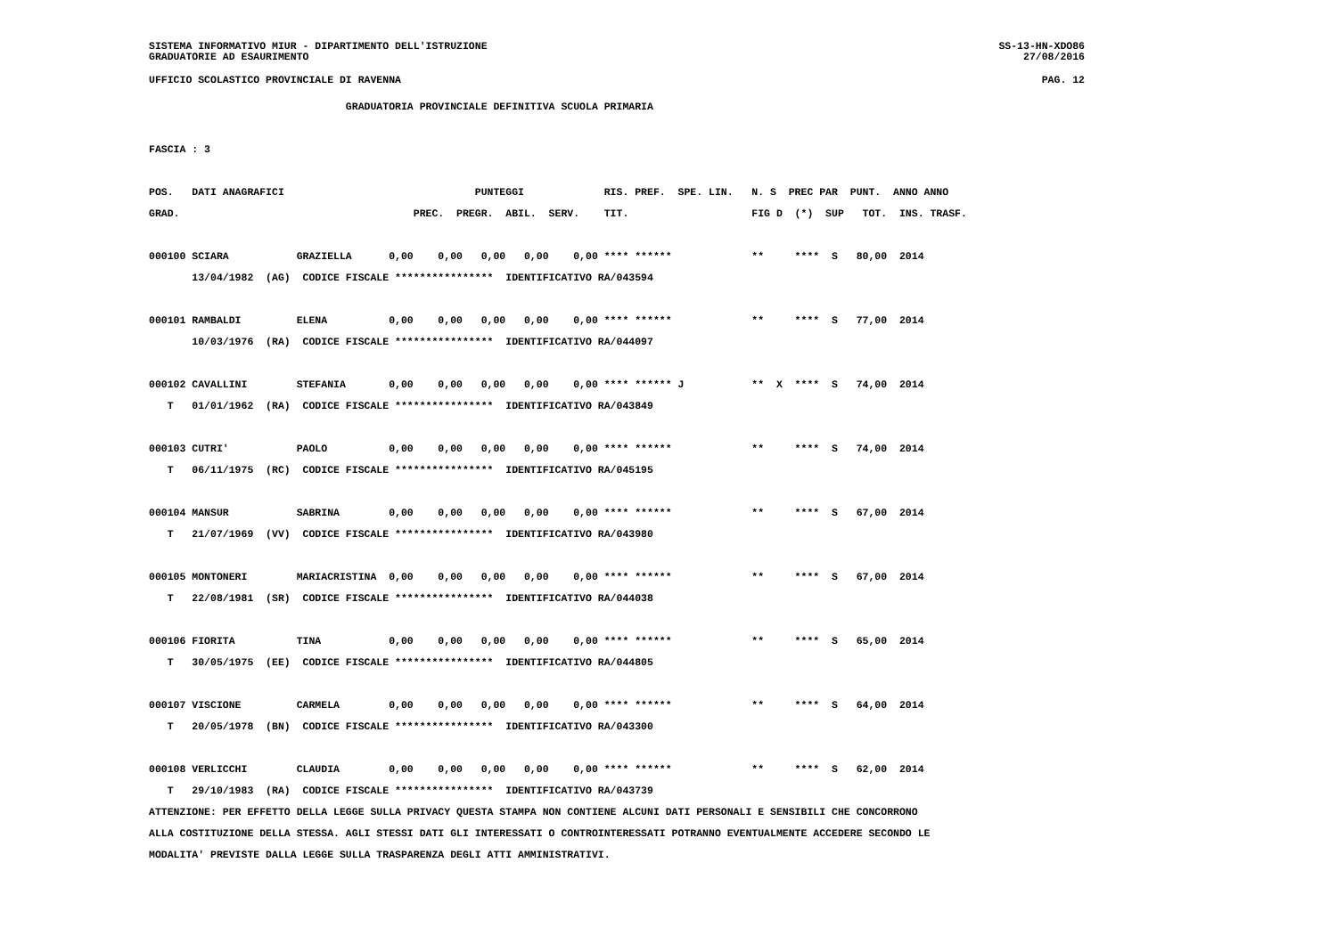SISTEMA INFORMATIVO MIUR - DIPARTIMENTO DELL'ISTRUZIONE
GRADUATORIE AD ESAURIMENTO SS-13-HN-XDO86
27/08/2016
UFFICIO SCOLASTICO PROVINCIALE DI RAVENNA PAG. 12
                                GRADUATORIA PROVINCIALE DEFINITIVA SCUOLA PRIMARIA

FASCIA : 3

POS.   DATI ANAGRAFICI                               PUNTEGGI             RIS. PREF.  SPE. LIN.   N. S  PREC PAR  PUNT.  ANNO ANNO
GRAD.                                      PREC.  PREGR.  ABIL.  SERV.    TIT.                    FIG D  (*)  SUP   TOT.  INS. TRASF.

000100 SCIARA           GRAZIELLA      0,00    0,00   0,00   0,00    0,00 **** ******             **     ****  S   80,00  2014
       13/04/1982  (AG)  CODICE FISCALE ****************  IDENTIFICATIVO RA/043594

000101 RAMBALDI         ELENA          0,00    0,00   0,00   0,00    0,00 **** ******             **     ****  S   77,00  2014
       10/03/1976  (RA)  CODICE FISCALE ****************  IDENTIFICATIVO RA/044097

000102 CAVALLINI        STEFANIA       0,00    0,00   0,00   0,00    0,00 **** ****** J           **  X  ****  S   74,00  2014
   T   01/01/1962  (RA)  CODICE FISCALE ****************  IDENTIFICATIVO RA/043849

000103 CUTRI'           PAOLO          0,00    0,00   0,00   0,00    0,00 **** ******             **     ****  S   74,00  2014
   T   06/11/1975  (RC)  CODICE FISCALE ****************  IDENTIFICATIVO RA/045195

000104 MANSUR           SABRINA        0,00    0,00   0,00   0,00    0,00 **** ******             **     ****  S   67,00  2014
   T   21/07/1969  (VV)  CODICE FISCALE ****************  IDENTIFICATIVO RA/043980

000105 MONTONERI        MARIACRISTINA  0,00    0,00   0,00   0,00    0,00 **** ******             **     ****  S   67,00  2014
   T   22/08/1981  (SR)  CODICE FISCALE ****************  IDENTIFICATIVO RA/044038

000106 FIORITA          TINA           0,00    0,00   0,00   0,00    0,00 **** ******             **     ****  S   65,00  2014
   T   30/05/1975  (EE)  CODICE FISCALE ****************  IDENTIFICATIVO RA/044805

000107 VISCIONE         CARMELA        0,00    0,00   0,00   0,00    0,00 **** ******             **     ****  S   64,00  2014
   T   20/05/1978  (BN)  CODICE FISCALE ****************  IDENTIFICATIVO RA/043300

000108 VERLICCHI        CLAUDIA        0,00    0,00   0,00   0,00    0,00 **** ******             **     ****  S   62,00  2014
   T   29/10/1983  (RA)  CODICE FISCALE ****************  IDENTIFICATIVO RA/043739
ATTENZIONE: PER EFFETTO DELLA LEGGE SULLA PRIVACY QUESTA STAMPA NON CONTIENE ALCUNI DATI PERSONALI E SENSIBILI CHE CONCORRONO
ALLA COSTITUZIONE DELLA STESSA. AGLI STESSI DATI GLI INTERESSATI O CONTROINTERESSATI POTRANNO EVENTUALMENTE ACCEDERE SECONDO LE
MODALITA' PREVISTE DALLA LEGGE SULLA TRASPARENZA DEGLI ATTI AMMINISTRATIVI.